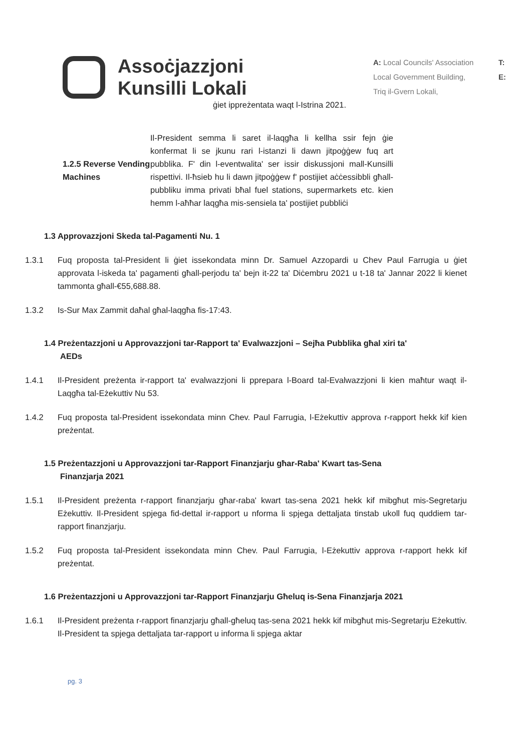Assoċjazzjoni
Kunsilli Lokali
A: Local Councils' Association
Local Government Building,
Triq il-Gvern Lokali,
T:
E:
ġiet ippreżentata waqt l-Istrina 2021.
1.2.5 Reverse Vending Machines
Il-President semma li saret il-laqgħa li kellha ssir fejn ġie konfermat li se jkunu rari l-istanzi li dawn jitpoġġew fuq art pubblika. F' din l-eventwalita' ser issir diskussjoni mall-Kunsilli rispettivi. Il-ħsieb hu li dawn jitpoġġew f' postijiet aċċessibbli għall-pubbliku imma privati bħal fuel stations, supermarkets etc. kien hemm l-aħħar laqgħa mis-sensiela ta' postijiet pubbliċi
1.3 Approvazzjoni Skeda tal-Pagamenti Nu. 1
1.3.1 Fuq proposta tal-President li ġiet issekondata minn Dr. Samuel Azzopardi u Chev Paul Farrugia u ġiet approvata l-iskeda ta' pagamenti għall-perjodu ta' bejn it-22 ta' Diċembru 2021 u t-18 ta' Jannar 2022 li kienet tammonta għall-€55,688.88.
1.3.2 Is-Sur Max Zammit daħal għal-laqgħa fis-17:43.
1.4 Preżentazzjoni u Approvazzjoni tar-Rapport ta' Evalwazzjoni – Sejħa Pubblika għal xiri ta'
AEDs
1.4.1 Il-President preżenta ir-rapport ta' evalwazzjoni li pprepara l-Board tal-Evalwazzjoni li kien maħtur waqt il-Laqgħa tal-Eżekuttiv Nu 53.
1.4.2 Fuq proposta tal-President issekondata minn Chev. Paul Farrugia, l-Eżekuttiv approva r-rapport hekk kif kien preżentat.
1.5 Preżentazzjoni u Approvazzjoni tar-Rapport Finanzjarju għar-Raba' Kwart tas-Sena
Finanzjarja 2021
1.5.1 Il-President preżenta r-rapport finanzjarju għar-raba' kwart tas-sena 2021 hekk kif mibgħut mis-Segretarju Eżekuttiv. Il-President spjega fid-dettal ir-rapport u nforma li spjega dettaljata tinstab ukoll fuq quddiem tar-rapport finanzjarju.
1.5.2 Fuq proposta tal-President issekondata minn Chev. Paul Farrugia, l-Eżekuttiv approva r-rapport hekk kif preżentat.
1.6 Preżentazzjoni u Approvazzjoni tar-Rapport Finanzjarju Għeluq is-Sena Finanzjarja 2021
1.6.1 Il-President preżenta r-rapport finanzjarju għall-għeluq tas-sena 2021 hekk kif mibgħut mis-Segretarju Eżekuttiv. Il-President ta spjega dettaljata tar-rapport u informa li spjega aktar
pg. 3